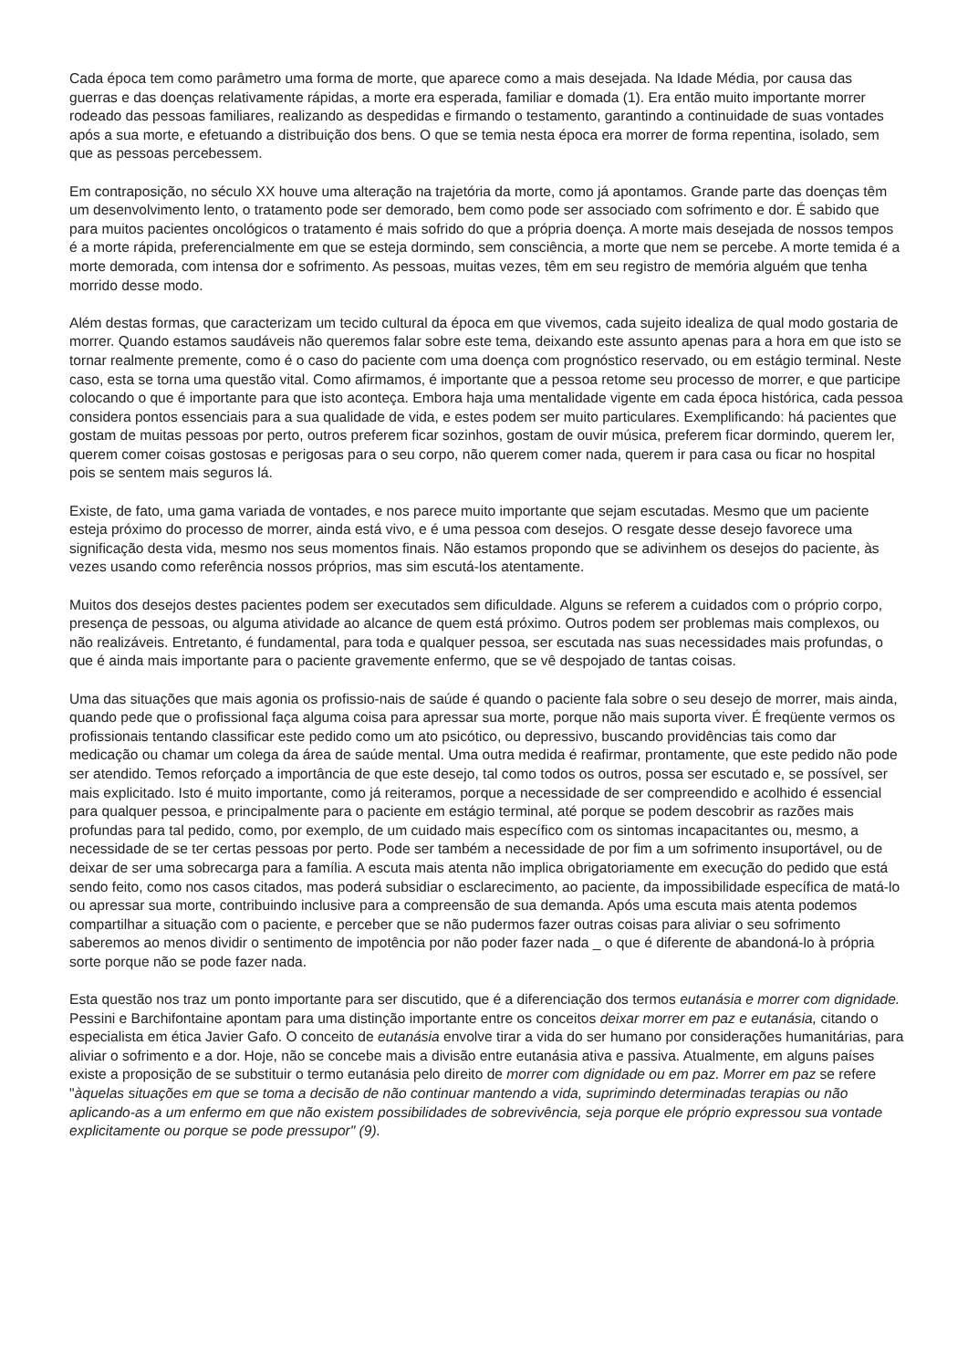Cada época tem como parâmetro uma forma de morte, que aparece como a mais desejada. Na Idade Média, por causa das guerras e das doenças relativamente rápidas, a morte era esperada, familiar e domada (1). Era então muito importante morrer rodeado das pessoas familiares, realizando as despedidas e firmando o testamento, garantindo a continuidade de suas vontades após a sua morte, e efetuando a distribuição dos bens. O que se temia nesta época era morrer de forma repentina, isolado, sem que as pessoas percebessem.
Em contraposição, no século XX houve uma alteração na trajetória da morte, como já apontamos. Grande parte das doenças têm um desenvolvimento lento, o tratamento pode ser demorado, bem como pode ser associado com sofrimento e dor. É sabido que para muitos pacientes oncológicos o tratamento é mais sofrido do que a própria doença. A morte mais desejada de nossos tempos é a morte rápida, preferencialmente em que se esteja dormindo, sem consciência, a morte que nem se percebe. A morte temida é a morte demorada, com intensa dor e sofrimento. As pessoas, muitas vezes, têm em seu registro de memória alguém que tenha morrido desse modo.
Além destas formas, que caracterizam um tecido cultural da época em que vivemos, cada sujeito idealiza de qual modo gostaria de morrer. Quando estamos saudáveis não queremos falar sobre este tema, deixando este assunto apenas para a hora em que isto se tornar realmente premente, como é o caso do paciente com uma doença com prognóstico reservado, ou em estágio terminal. Neste caso, esta se torna uma questão vital. Como afirmamos, é importante que a pessoa retome seu processo de morrer, e que participe colocando o que é importante para que isto aconteça. Embora haja uma mentalidade vigente em cada época histórica, cada pessoa considera pontos essenciais para a sua qualidade de vida, e estes podem ser muito particulares. Exemplificando: há pacientes que gostam de muitas pessoas por perto, outros preferem ficar sozinhos, gostam de ouvir música, preferem ficar dormindo, querem ler, querem comer coisas gostosas e perigosas para o seu corpo, não querem comer nada, querem ir para casa ou ficar no hospital pois se sentem mais seguros lá.
Existe, de fato, uma gama variada de vontades, e nos parece muito importante que sejam escutadas. Mesmo que um paciente esteja próximo do processo de morrer, ainda está vivo, e é uma pessoa com desejos. O resgate desse desejo favorece uma significação desta vida, mesmo nos seus momentos finais. Não estamos propondo que se adivinhem os desejos do paciente, às vezes usando como referência nossos próprios, mas sim escutá-los atentamente.
Muitos dos desejos destes pacientes podem ser executados sem dificuldade. Alguns se referem a cuidados com o próprio corpo, presença de pessoas, ou alguma atividade ao alcance de quem está próximo. Outros podem ser problemas mais complexos, ou não realizáveis. Entretanto, é fundamental, para toda e qualquer pessoa, ser escutada nas suas necessidades mais profundas, o que é ainda mais importante para o paciente gravemente enfermo, que se vê despojado de tantas coisas.
Uma das situações que mais agonia os profissio-nais de saúde é quando o paciente fala sobre o seu desejo de morrer, mais ainda, quando pede que o profissional faça alguma coisa para apressar sua morte, porque não mais suporta viver. É freqüente vermos os profissionais tentando classificar este pedido como um ato psicótico, ou depressivo, buscando providências tais como dar medicação ou chamar um colega da área de saúde mental. Uma outra medida é reafirmar, prontamente, que este pedido não pode ser atendido. Temos reforçado a importância de que este desejo, tal como todos os outros, possa ser escutado e, se possível, ser mais explicitado. Isto é muito importante, como já reiteramos, porque a necessidade de ser compreendido e acolhido é essencial para qualquer pessoa, e principalmente para o paciente em estágio terminal, até porque se podem descobrir as razões mais profundas para tal pedido, como, por exemplo, de um cuidado mais específico com os sintomas incapacitantes ou, mesmo, a necessidade de se ter certas pessoas por perto. Pode ser também a necessidade de por fim a um sofrimento insuportável, ou de deixar de ser uma sobrecarga para a família. A escuta mais atenta não implica obrigatoriamente em execução do pedido que está sendo feito, como nos casos citados, mas poderá subsidiar o esclarecimento, ao paciente, da impossibilidade específica de matá-lo ou apressar sua morte, contribuindo inclusive para a compreensão de sua demanda. Após uma escuta mais atenta podemos compartilhar a situação com o paciente, e perceber que se não pudermos fazer outras coisas para aliviar o seu sofrimento saberemos ao menos dividir o sentimento de impotência por não poder fazer nada _ o que é diferente de abandoná-lo à própria sorte porque não se pode fazer nada.
Esta questão nos traz um ponto importante para ser discutido, que é a diferenciação dos termos eutanásia e morrer com dignidade. Pessini e Barchifontaine apontam para uma distinção importante entre os conceitos deixar morrer em paz e eutanásia, citando o especialista em ética Javier Gafo. O conceito de eutanásia envolve tirar a vida do ser humano por considerações humanitárias, para aliviar o sofrimento e a dor. Hoje, não se concebe mais a divisão entre eutanásia ativa e passiva. Atualmente, em alguns países existe a proposição de se substituir o termo eutanásia pelo direito de morrer com dignidade ou em paz. Morrer em paz se refere "àquelas situações em que se toma a decisão de não continuar mantendo a vida, suprimindo determinadas terapias ou não aplicando-as a um enfermo em que não existem possibilidades de sobrevivência, seja porque ele próprio expressou sua vontade explicitamente ou porque se pode pressupor" (9).